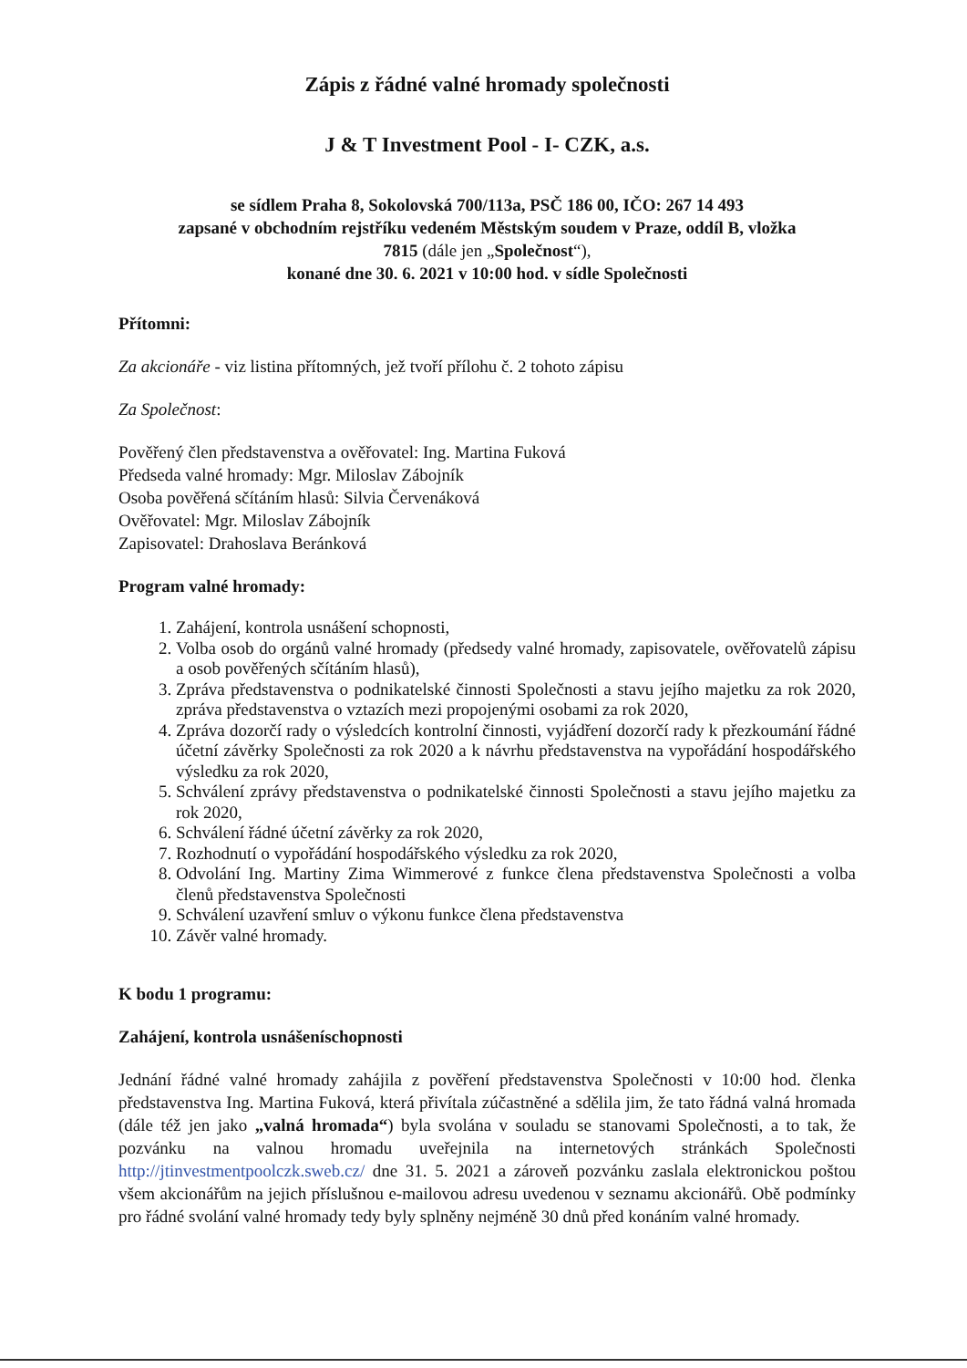Zápis z řádné valné hromady společnosti
J & T Investment Pool - I- CZK, a.s.
se sídlem Praha 8, Sokolovská 700/113a, PSČ 186 00, IČO: 267 14 493
zapsané v obchodním rejstříku vedeném Městským soudem v Praze, oddíl B, vložka
7815 (dále jen „Společnost“),
konané dne 30. 6. 2021 v 10:00 hod. v sídle Společnosti
Přítomni:
Za akcionáře - viz listina přítomných, jež tvoří přílohu č. 2 tohoto zápisu
Za Společnost:
Pověřený člen představenstva a ověřovatel: Ing. Martina Fuková
Předseda valné hromady: Mgr. Miloslav Zábojník
Osoba pověřená sčítáním hlasů: Silvia Červenáková
Ověřovatel: Mgr. Miloslav Zábojník
Zapisovatel: Drahoslava Beránková
Program valné hromady:
1. Zahájení, kontrola usnášení schopnosti,
2. Volba osob do orgánů valné hromady (předsedy valné hromady, zapisovatele, ověřovatelů zápisu a osob pověřených sčítáním hlasů),
3. Zpráva představenstva o podnikatelské činnosti Společnosti a stavu jejího majetku za rok 2020, zpráva představenstva o vztazích mezi propojenými osobami za rok 2020,
4. Zpráva dozorčí rady o výsledcích kontrolní činnosti, vyjádření dozorčí rady k přezkoumání řádné účetní závěrky Společnosti za rok 2020 a k návrhu představenstva na vypořádání hospodářského výsledku za rok 2020,
5. Schválení zprávy představenstva o podnikatelské činnosti Společnosti a stavu jejího majetku za rok 2020,
6. Schválení řádné účetní závěrky za rok 2020,
7. Rozhodnutí o vypořádání hospodářského výsledku za rok 2020,
8. Odvolání Ing. Martiny Zima Wimmerové z funkce člena představenstva Společnosti a volba členů představenstva Společnosti
9. Schválení uzavření smluv o výkonu funkce člena představenstva
10. Závěr valné hromady.
K bodu 1 programu:
Zahájení, kontrola usnášeníschopnosti
Jednání řádné valné hromady zahájila z pověření představenstva Společnosti v 10:00 hod. členka představenstva Ing. Martina Fuková, která přivítala zúčastněné a sdělila jim, že tato řádná valná hromada (dále též jen jako „valná hromada“) byla svolána v souladu se stanovami Společnosti, a to tak, že pozvánku na valnou hromadu uveřejnila na internetových stránkách Společnosti http://jtinvestmentpoolczk.sweb.cz/ dne 31. 5. 2021 a zároveň pozvánku zaslala elektronickou poštou všem akcionářům na jejich příslušnou e-mailovou adresu uvedenou v seznamu akcionářů. Obě podmínky pro řádné svolání valné hromady tedy byly splněny nejméně 30 dnů před konáním valné hromady.